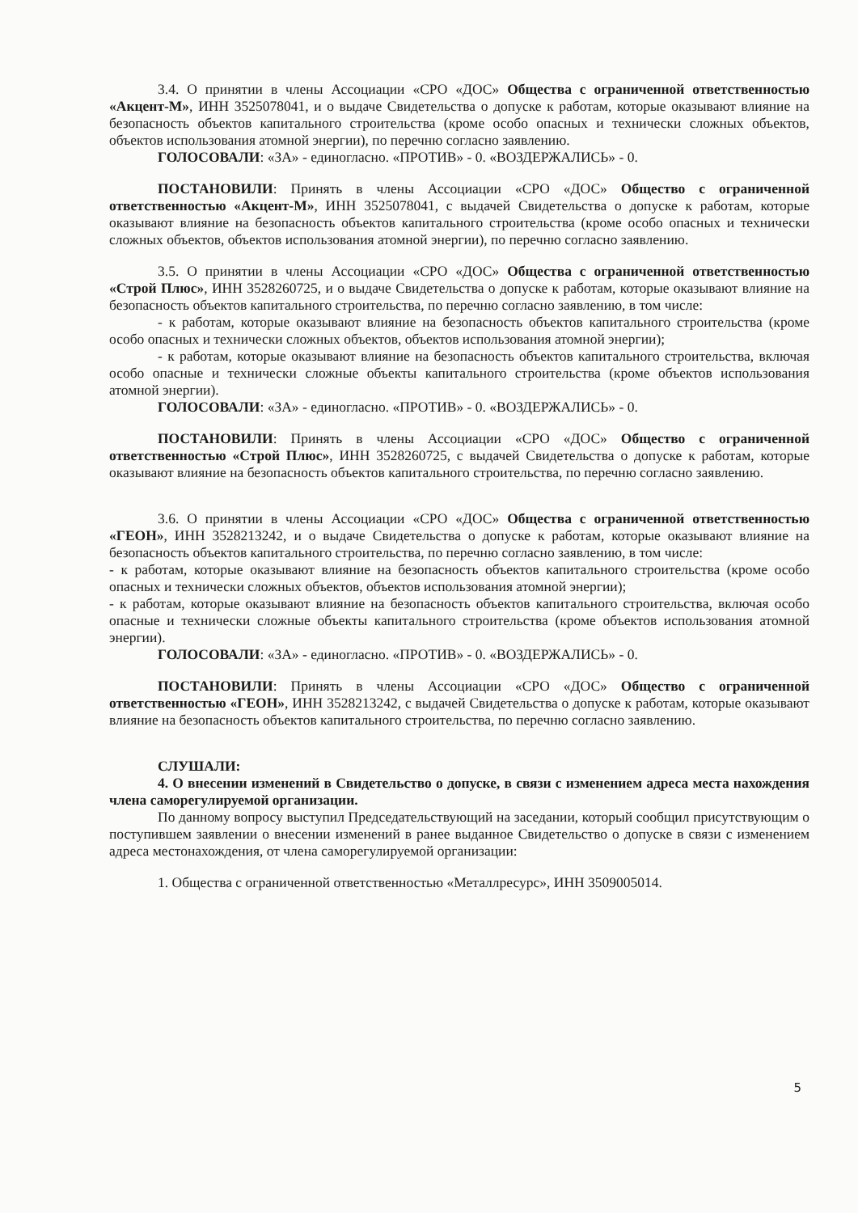3.4. О принятии в члены Ассоциации «СРО «ДОС» Общества с ограниченной ответственностью «Акцент-М», ИНН 3525078041, и о выдаче Свидетельства о допуске к работам, которые оказывают влияние на безопасность объектов капитального строительства (кроме особо опасных и технически сложных объектов, объектов использования атомной энергии), по перечню согласно заявлению.
ГОЛОСОВАЛИ: «ЗА» - единогласно. «ПРОТИВ» - 0. «ВОЗДЕРЖАЛИСЬ» - 0.
ПОСТАНОВИЛИ: Принять в члены Ассоциации «СРО «ДОС» Общество с ограниченной ответственностью «Акцент-М», ИНН 3525078041, с выдачей Свидетельства о допуске к работам, которые оказывают влияние на безопасность объектов капитального строительства (кроме особо опасных и технически сложных объектов, объектов использования атомной энергии), по перечню согласно заявлению.
3.5. О принятии в члены Ассоциации «СРО «ДОС» Общества с ограниченной ответственностью «Строй Плюс», ИНН 3528260725, и о выдаче Свидетельства о допуске к работам, которые оказывают влияние на безопасность объектов капитального строительства, по перечню согласно заявлению, в том числе:
- к работам, которые оказывают влияние на безопасность объектов капитального строительства (кроме особо опасных и технически сложных объектов, объектов использования атомной энергии);
- к работам, которые оказывают влияние на безопасность объектов капитального строительства, включая особо опасные и технически сложные объекты капитального строительства (кроме объектов использования атомной энергии).
ГОЛОСОВАЛИ: «ЗА» - единогласно. «ПРОТИВ» - 0. «ВОЗДЕРЖАЛИСЬ» - 0.
ПОСТАНОВИЛИ: Принять в члены Ассоциации «СРО «ДОС» Общество с ограниченной ответственностью «Строй Плюс», ИНН 3528260725, с выдачей Свидетельства о допуске к работам, которые оказывают влияние на безопасность объектов капитального строительства, по перечню согласно заявлению.
3.6. О принятии в члены Ассоциации «СРО «ДОС» Общества с ограниченной ответственностью «ГЕОН», ИНН 3528213242, и о выдаче Свидетельства о допуске к работам, которые оказывают влияние на безопасность объектов капитального строительства, по перечню согласно заявлению, в том числе:
- к работам, которые оказывают влияние на безопасность объектов капитального строительства (кроме особо опасных и технически сложных объектов, объектов использования атомной энергии);
- к работам, которые оказывают влияние на безопасность объектов капитального строительства, включая особо опасные и технически сложные объекты капитального строительства (кроме объектов использования атомной энергии).
ГОЛОСОВАЛИ: «ЗА» - единогласно. «ПРОТИВ» - 0. «ВОЗДЕРЖАЛИСЬ» - 0.
ПОСТАНОВИЛИ: Принять в члены Ассоциации «СРО «ДОС» Общество с ограниченной ответственностью «ГЕОН», ИНН 3528213242, с выдачей Свидетельства о допуске к работам, которые оказывают влияние на безопасность объектов капитального строительства, по перечню согласно заявлению.
СЛУШАЛИ:
4. О внесении изменений в Свидетельство о допуске, в связи с изменением адреса места нахождения члена саморегулируемой организации.
По данному вопросу выступил Председательствующий на заседании, который сообщил присутствующим о поступившем заявлении о внесении изменений в ранее выданное Свидетельство о допуске в связи с изменением адреса местонахождения, от члена саморегулируемой организации:
1. Общества с ограниченной ответственностью «Металлресурс», ИНН 3509005014.
5